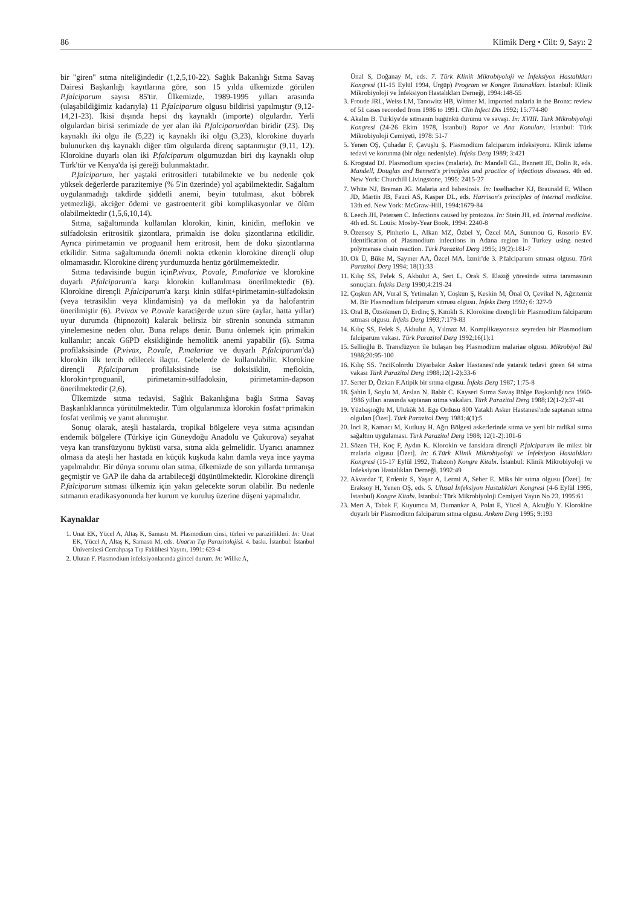86 Klimik Derg • Cilt: 9, Sayı: 2
bir "giren" sıtma niteliğindedir (1,2,5,10-22). Sağlık Bakanlığı Sıtma Savaş Dairesi Başkanlığı kayıtlarına göre, son 15 yılda ülkemizde görülen P.falciparum sayısı 85'tir. Ülkemizde, 1989-1995 yılları arasında (ulaşabildiğimiz kadarıyla) 11 P.falciparum olgusu bildirisi yapılmıştır (9,12-14,21-23). İkisi dışında hepsi dış kaynaklı (importe) olgulardır. Yerli olgulardan birisi serimizde de yer alan iki P.falciparum'dan biridir (23). Dış kaynaklı iki olgu ile (5,22) iç kaynaklı iki olgu (3,23), klorokine duyarlı bulunurken dış kaynaklı diğer tüm olgularda direnç saptanmıştır (9,11, 12). Klorokine duyarlı olan iki P.falciparum olgumuzdan biri dış kaynaklı olup Türk'tür ve Kenya'da işi gereği bulunmaktadır.
P.falciparum, her yaştaki eritrositleri tutabilmekte ve bu nedenle çok yüksek değerlerde parazitemiye (% 5'in üzerinde) yol açabilmektedir. Sağaltım uygulanmadığı takdirde şiddetli anemi, beyin tutulması, akut böbrek yetmezliği, akciğer ödemi ve gastroenterit gibi komplikasyonlar ve ölüm olabilmektedir (1,5,6,10,14).
Sıtma, sağaltımında kullanılan klorokin, kinin, kinidin, meflokin ve sülfadoksin eritrositik şizontlara, primakin ise doku şizontlarına etkilidir. Ayrıca pirimetamin ve proguanil hem eritrosit, hem de doku şizontlarına etkilidir. Sıtma sağaltımında önemli nokta etkenin klorokine dirençli olup olmamasıdır. Klorokine direnç yurdumuzda henüz görülmemektedir.
Sıtma tedavisinde bugün içinP.vivax, P.ovale, P.malariae ve klorokine duyarlı P.falciparum'a karşı klorokin kullanılması önerilmektedir (6). Klorokine dirençli P.falciparum'a karşı kinin sülfat+pirimetamin-sülfadoksin (veya tetrasiklin veya klindamisin) ya da meflokin ya da halofantrin önerilmiştir (6). P.vivax ve P.ovale karaciğerde uzun süre (aylar, hatta yıllar) uyur durumda (hipnozoit) kalarak belirsiz bir sürenin sonunda sıtmanın yinelemesine neden olur. Buna relaps denir. Bunu önlemek için primakin kullanılır; ancak G6PD eksikliğinde hemolitik anemi yapabilir (6). Sıtma profilaksisinde (P.vivax, P.ovale, P.malariae ve duyarlı P.falciparum'da) klorokin ilk tercih edilecek ilaçtır. Gebelerde de kullanılabilir. Klorokine dirençli P.falciparum profilaksisinde ise doksisiklin, meflokin, klorokin+proguanil, pirimetamin-sülfadoksin, pirimetamin-dapson önerilmektedir (2,6).
Ülkemizde sıtma tedavisi, Sağlık Bakanlığına bağlı Sıtma Savaş Başkanlıklarınca yürütülmektedir. Tüm olgularımıza klorokin fosfat+primakin fosfat verilmiş ve yanıt alınmıştır.
Sonuç olarak, ateşli hastalarda, tropikal bölgelere veya sıtma açısından endemik bölgelere (Türkiye için Güneydoğu Anadolu ve Çukurova) seyahat veya kan transfüzyonu öyküsü varsa, sıtma akla gelmelidir. Uyarıcı anamnez olmasa da ateşli her hastada en küçük kuşkuda kalın damla veya ince yayma yapılmalıdır. Bir dünya sorunu olan sıtma, ülkemizde de son yıllarda tırmanışa geçmiştir ve GAP ile daha da artabileceği düşünülmektedir. Klorokine dirençli P.falciparum sıtması ülkemiz için yakın gelecekte sorun olabilir. Bu nedenle sıtmanın eradikasyonunda her kurum ve kuruluş üzerine düşeni yapmalıdır.
Kaynaklar
1. Unat EK, Yücel A, Altaş K, Samastı M. Plasmodium cinsi, türleri ve parazitlikleri. In: Unat EK, Yücel A, Altaş K, Samastı M, eds. Unat'ın Tıp Parazitolojisi. 4. baskı. İstanbul: İstanbul Üniversitesi Cerrahpaşa Tıp Fakültesi Yayını, 1991: 623-4
2. Ulutan F. Plasmodium infeksiyonlarında güncel durum. In: Willke A,
Ünal S, Doğanay M, eds. 7. Türk Klinik Mikrobiyoloji ve İnfeksiyon Hastalıkları Kongresi (11-15 Eylül 1994, Ürgüp) Program ve Kongre Tutanakları. İstanbul: Klinik Mikrobiyoloji ve İnfeksiyon Hastalıkları Derneği, 1994:148-55
3. Froude JRL, Weiss LM, Tanowitz HB, Wittner M. Imported malaria in the Bronx: review of 51 cases recorded from 1986 to 1991. Clin Infect Dis 1992; 15:774-80
4. Akalın B. Türkiye'de sıtmanın bugünkü durumu ve savaşı. In: XVIII. Türk Mikrobiyoloji Kongresi (24-26 Ekim 1978, İstanbul) Rapor ve Ana Konuları. İstanbul: Türk Mikrobiyoloji Cemiyeti, 1978: 51-7
5. Yenen OŞ, Çuhadar F, Çavuşlu Ş. Plasmodium falciparum infeksiyonu. Klinik izleme tedavi ve korunma (bir olgu nedeniyle). İnfeks Derg 1989; 3:421
6. Krogstad DJ. Plasmodium species (malaria). In: Mandell GL, Bennett JE, Dolin R, eds. Mandell, Douglas and Bennett's principles and practice of infectious diseases. 4th ed. New York: Churchill Livingstone, 1995: 2415-27
7. White NJ, Breman JG. Malaria and babesiosis. In: Isselbacher KJ, Braunald E, Wilson JD, Martin JB, Fauci AS, Kasper DL, eds. Harrison's principles of internal medicine. 13th ed. New York: McGraw-Hill, 1994:1679-84
8. Leech JH, Petersen C. Infections caused by protozoa. In: Stein JH, ed. Internal medicine. 4th ed. St. Louis: Mosby-Year Book, 1994: 2240-8
9. Özensoy S, Pinherio L, Alkan MZ, Özbel Y, Özcel MA, Sununou G, Rosorio EV. Identification of Plasmodium infections in Adana region in Turkey using nested polymerase chain reaction. Türk Parazitol Derg 1995; 19(2):181-7
10. Ok Ü, Büke M, Sayıner AA, Özcel MA. İzmir'de 3. P.falciparum sıtması olgusu. Türk Parazitol Derg 1994; 18(1):33
11. Kılıç SS, Felek S, Akbulut A, Sert L, Orak S. Elazığ yöresinde sıtma taramasının sonuçları. İnfeks Derg 1990;4:219-24
12. Çoşkun AN, Vural S, Yetimalan Y, Coşkun Ş, Keskin M, Önal O, Çevikel N, Ağzıtemiz M. Bir Plasmodium falciparum sıtması olgusu. İnfeks Derg 1992; 6: 327-9
13. Oral B, Özsökmen D, Erdinç Ş, Kınıklı S. Klorokine dirençli bir Plasmodium falciparum sıtması olgusu. İnfeks Derg 1993;7:179-83
14. Kılıç SS, Felek S, Akbulut A, Yılmaz M. Komplikasyonsuz seyreden bir Plasmodium falciparum vakası. Türk Parazitol Derg 1992;16(1):1
15. Sellioğlu B. Transfüzyon ile bulaşan beş Plasmodium malariae olgusu. Mikrobiyol Bül 1986;20:95-100
16. Kılıç SS. 7nciKolordu Diyarbakır Asker Hastanesi'nde yatarak tedavi gören 64 sıtma vakası Türk Parazitol Derg 1988;12(1-2):33-6
17. Serter D, Özkan F.Atipik bir sıtma olgusu. İnfeks Derg 1987; 1:75-8
18. Şahin İ, Soylu M, Arslan N, Babir C. Kayseri Sıtma Savaş Bölge Başkanlığı'nca 1960-1986 yılları arasında saptanan sıtma vakaları. Türk Parazitol Derg 1988;12(1-2):37-41
19. Yüzbaşıoğlu M, Ulukök M. Ege Ordusu 800 Yataklı Asker Hastanesi'nde saptanan sıtma olguları [Özet]. Türk Parazitol Derg 1981;4(1):5
20. İnci R, Kamacı M, Kutluay H. Ağrı Bölgesi askerlerinde sıtma ve yeni bir radikal sıtma sağaltım uygulaması. Türk Parazitol Derg 1988; 12(1-2):101-6
21. Sözen TH, Koç F, Aydın K. Klorokin ve fansidara dirençli P.falciparum ile mikst bir malaria olgusu [Özet]. In: 6.Türk Klinik Mikrobiyoloji ve İnfeksiyon Hastalıkları Kongresi (15-17 Eylül 1992, Trabzon) Kongre Kitabı. İstanbul: Klinik Mikrobiyoloji ve İnfeksiyon Hastalıkları Derneği, 1992:49
22. Akvardar T, Erdeniz S, Yaşar A, Lermi A, Seber E. Miks bir sıtma olgusu [Özet]. In: Eraksoy H, Yenen OŞ, eds. 5. Ulusal İnfeksiyon Hastalıkları Kongresi (4-6 Eylül 1995, İstanbul) Kongre Kitabı. İstanbul: Türk Mikrobiyoloji Cemiyeti Yayın No 23, 1995:61
23. Mert A, Tabak F, Kuyumcu M, Dumankar A, Polat E, Yücel A, Aktuğlu Y. Klorokine duyarlı bir Plasmodium falciparum sıtma olgusu. Ankem Derg 1995; 9:193